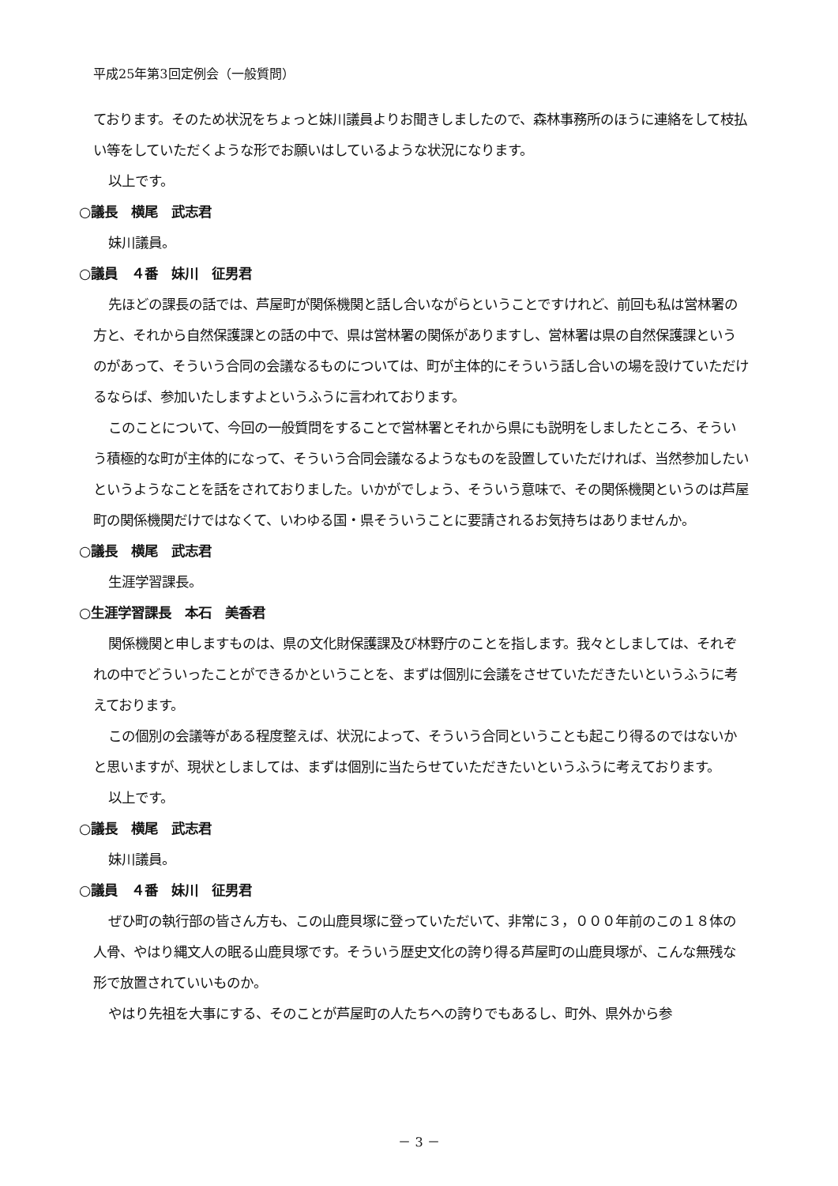平成25年第3回定例会（一般質問）
ております。そのため状況をちょっと妹川議員よりお聞きしましたので、森林事務所のほうに連絡をして枝払い等をしていただくような形でお願いはしているような状況になります。
以上です。
○議長　横尾　武志君
妹川議員。
○議員　４番　妹川　征男君
先ほどの課長の話では、芦屋町が関係機関と話し合いながらということですけれど、前回も私は営林署の方と、それから自然保護課との話の中で、県は営林署の関係がありますし、営林署は県の自然保護課というのがあって、そういう合同の会議なるものについては、町が主体的にそういう話し合いの場を設けていただけるならば、参加いたしますよというふうに言われております。
このことについて、今回の一般質問をすることで営林署とそれから県にも説明をしましたところ、そういう積極的な町が主体的になって、そういう合同会議なるようなものを設置していただければ、当然参加したいというようなことを話をされておりました。いかがでしょう、そういう意味で、その関係機関というのは芦屋町の関係機関だけではなくて、いわゆる国・県そういうことに要請されるお気持ちはありませんか。
○議長　横尾　武志君
生涯学習課長。
○生涯学習課長　本石　美香君
関係機関と申しますものは、県の文化財保護課及び林野庁のことを指します。我々としましては、それぞれの中でどういったことができるかということを、まずは個別に会議をさせていただきたいというふうに考えております。
この個別の会議等がある程度整えば、状況によって、そういう合同ということも起こり得るのではないかと思いますが、現状としましては、まずは個別に当たらせていただきたいというふうに考えております。
以上です。
○議長　横尾　武志君
妹川議員。
○議員　４番　妹川　征男君
ぜひ町の執行部の皆さん方も、この山鹿貝塚に登っていただいて、非常に３，０００年前のこの１８体の人骨、やはり縄文人の眠る山鹿貝塚です。そういう歴史文化の誇り得る芦屋町の山鹿貝塚が、こんな無残な形で放置されていいものか。
やはり先祖を大事にする、そのことが芦屋町の人たちへの誇りでもあるし、町外、県外から参
－ 3 －